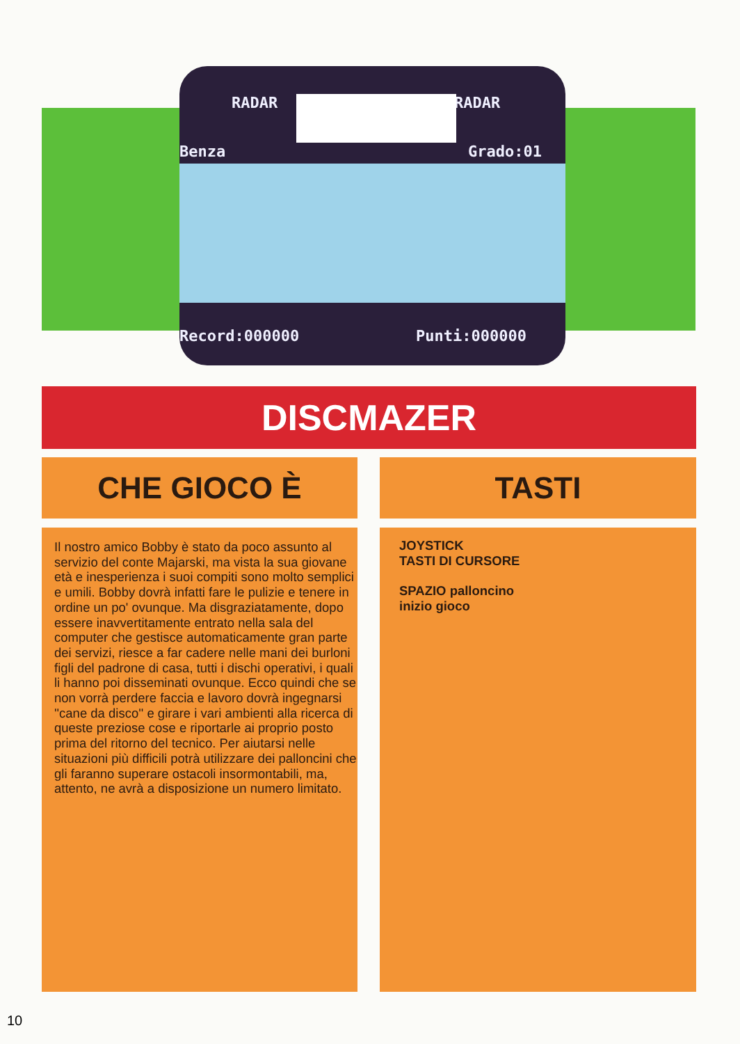RADAR RADAR
Benza Grado:01
Record:000000 Punti:000000
DISCMAZER
CHE GIOCO È TASTI
Il nostro amico Bobby è stato da poco assunto al servizio del conte Majarski, ma vista la sua giovane età e inesperienza i suoi compiti sono molto semplici e umili. Bobby dovrà infatti fare le pulizie e tenere in ordine un po' ovunque. Ma disgraziatamente, dopo essere inavvertitamente entrato nella sala del computer che gestisce automaticamente gran parte dei servizi, riesce a far cadere nelle mani dei burloni figli del padrone di casa, tutti i dischi operativi, i quali li hanno poi disseminati ovunque. Ecco quindi che se non vorrà perdere faccia e lavoro dovrà ingegnarsi ''cane da disco'' e girare i vari ambienti alla ricerca di queste preziose cose e riportarle ai proprio posto prima del ritorno del tecnico. Per aiutarsi nelle situazioni più difficili potrà utilizzare dei palloncini che gli faranno superare ostacoli insormontabili, ma, attento, ne avrà a disposizione un numero limitato.
JOYSTICK
TASTI DI CURSORE
SPAZIO palloncino
inizio gioco
10